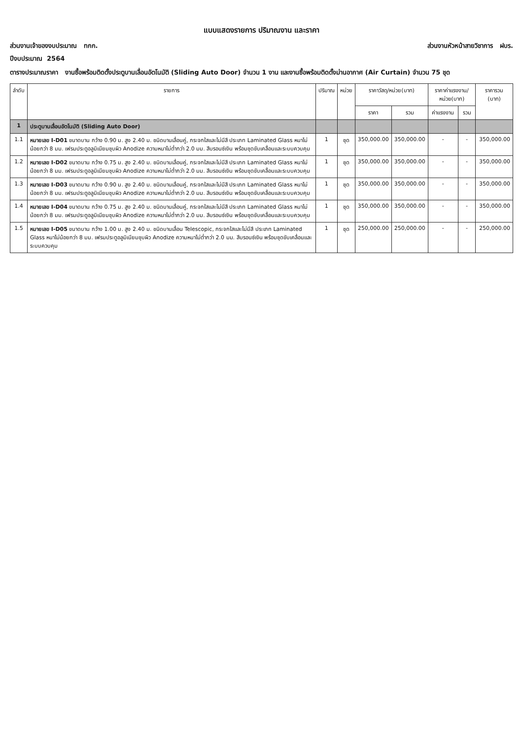แบบแสดงรายการ ปริมาณงาน และราคา
ส่วนงานเจ้าของงบประมาณ ทกก. ส่วนงานหัวหน้าสายวิชาการ ฝบร.
ปีงบประมาณ 2564
ตารางประมาณราคา งานซื้อพร้อมติดตั้งประตูบานเลื่อนอัตโนมัติ (Sliding Auto Door) จำนวน 1 งาน และงานซื้อพร้อมติดตั้งม่านอากาศ (Air Curtain) จำนวน 75 ชุด
| ลำดับ | รายการ | ปริมาณ | หน่วย | ราคาวัสดุ/หน่วย(บาท) | | ราคาค่าแรงงาน/หน่วย(บาท) | | ราคารวม (บาท) |
| --- | --- | --- | --- | --- | --- | --- | --- | --- |
| | | | | ราคา | รวม | ค่าแรงงาน | รวม | |
| 1 | ประตูบานเลื่อนอัตโนมัติ (Sliding Auto Door) | | | | | | | |
| 1.1 | หมายเลข I-D01 ขนาดบาน กว้าง 0.90 ม. สูง 2.40 ม. ชนิดบานเลื่อนคู่, กระจกใสและไม่มีสี ประเภท Laminated Glass หนาไม่น้อยกว่า 8 มม. เฟรมประตูอลูมิเนียมชุบผิว Anodize ความหนาไม่ต่ำกว่า 2.0 มม. สีบรอนซ์เงิน พร้อมชุดขับเคลื่อนและระบบควบคุม | 1 | ชุด | 350,000.00 | 350,000.00 | - | - | 350,000.00 |
| 1.2 | หมายเลข I-D02 ขนาดบาน กว้าง 0.75 ม. สูง 2.40 ม. ชนิดบานเลื่อนคู่, กระจกใสและไม่มีสี ประเภท Laminated Glass หนาไม่น้อยกว่า 8 มม. เฟรมประตูอลูมิเนียมชุบผิว Anodize ความหนาไม่ต่ำกว่า 2.0 มม. สีบรอนซ์เงิน พร้อมชุดขับเคลื่อนและระบบควบคุม | 1 | ชุด | 350,000.00 | 350,000.00 | - | - | 350,000.00 |
| 1.3 | หมายเลข I-D03 ขนาดบาน กว้าง 0.90 ม. สูง 2.40 ม. ชนิดบานเลื่อนคู่, กระจกใสและไม่มีสี ประเภท Laminated Glass หนาไม่น้อยกว่า 8 มม. เฟรมประตูอลูมิเนียมชุบผิว Anodize ความหนาไม่ต่ำกว่า 2.0 มม. สีบรอนซ์เงิน พร้อมชุดขับเคลื่อนและระบบควบคุม | 1 | ชุด | 350,000.00 | 350,000.00 | - | - | 350,000.00 |
| 1.4 | หมายเลข I-D04 ขนาดบาน กว้าง 0.75 ม. สูง 2.40 ม. ชนิดบานเลื่อนคู่, กระจกใสและไม่มีสี ประเภท Laminated Glass หนาไม่น้อยกว่า 8 มม. เฟรมประตูอลูมิเนียมชุบผิว Anodize ความหนาไม่ต่ำกว่า 2.0 มม. สีบรอนซ์เงิน พร้อมชุดขับเคลื่อนและระบบควบคุม | 1 | ชุด | 350,000.00 | 350,000.00 | - | - | 350,000.00 |
| 1.5 | หมายเลข I-D05 ขนาดบาน กว้าง 1.00 ม. สูง 2.40 ม. ชนิดบานเลื่อน Telescopic, กระจกใสและไม่มีสี ประเภท Laminated Glass หนาไม่น้อยกว่า 8 มม. เฟรมประตูอลูมิเนียมชุบผิว Anodize ความหนาไม่ต่ำกว่า 2.0 มม. สีบรอนซ์เงิน พร้อมชุดขับเคลื่อนและระบบควบคุม | 1 | ชุด | 250,000.00 | 250,000.00 | - | - | 250,000.00 |